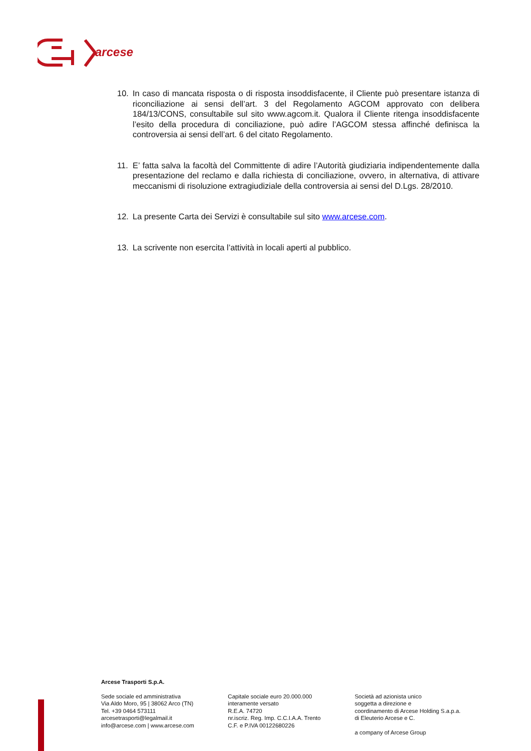arcese
10. In caso di mancata risposta o di risposta insoddisfacente, il Cliente può presentare istanza di riconciliazione ai sensi dell’art. 3 del Regolamento AGCOM approvato con delibera 184/13/CONS, consultabile sul sito www.agcom.it. Qualora il Cliente ritenga insoddisfacente l’esito della procedura di conciliazione, può adire l’AGCOM stessa affinché definisca la controversia ai sensi dell’art. 6 del citato Regolamento.
11. E’ fatta salva la facoltà del Committente di adire l’Autorità giudiziaria indipendentemente dalla presentazione del reclamo e dalla richiesta di conciliazione, ovvero, in alternativa, di attivare meccanismi di risoluzione extragiudiziale della controversia ai sensi del D.Lgs. 28/2010.
12. La presente Carta dei Servizi è consultabile sul sito www.arcese.com.
13. La scrivente non esercita l’attività in locali aperti al pubblico.
Arcese Trasporti S.p.A.
Sede sociale ed amministrativa
Via Aldo Moro, 95 | 38062 Arco (TN)
Tel. +39 0464 573111
arcesetrasporti@legalmail.it
info@arcese.com | www.arcese.com
Capitale sociale euro 20.000.000
interamente versato
R.E.A. 74720
nr.iscriz. Reg. Imp. C.C.I.A.A. Trento
C.F. e P.IVA 00122680226
Società ad azionista unico
soggetta a direzione e
coordinamento di Arcese Holding S.a.p.a.
di Eleuterio Arcese e C.
a company of Arcese Group